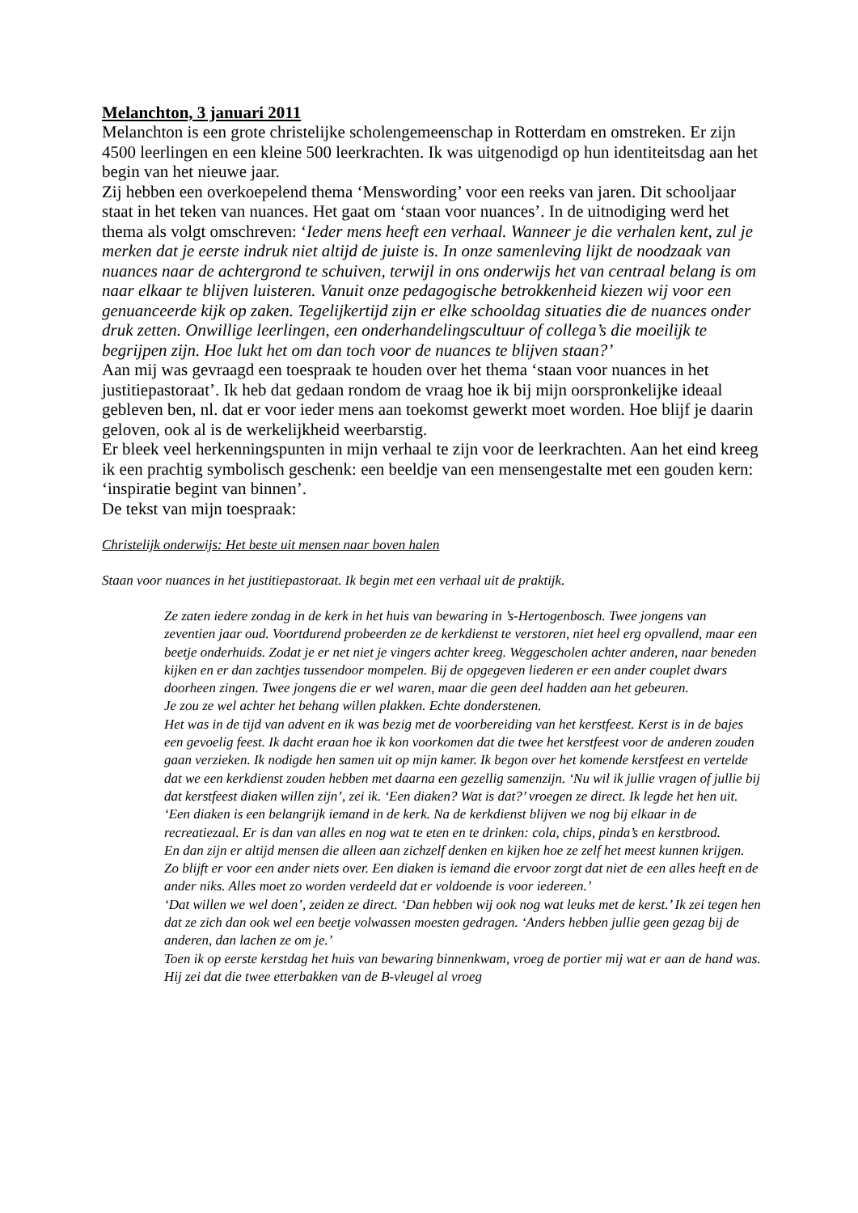Melanchton, 3 januari 2011
Melanchton is een grote christelijke scholengemeenschap in Rotterdam en omstreken. Er zijn 4500 leerlingen en een kleine 500 leerkrachten. Ik was uitgenodigd op hun identiteitsdag aan het begin van het nieuwe jaar.
Zij hebben een overkoepelend thema ‘Menswording’ voor een reeks van jaren. Dit schooljaar staat in het teken van nuances. Het gaat om ‘staan voor nuances’. In de uitnodiging werd het thema als volgt omschreven: ‘Ieder mens heeft een verhaal. Wanneer je die verhalen kent, zul je merken dat je eerste indruk niet altijd de juiste is. In onze samenleving lijkt de noodzaak van nuances naar de achtergrond te schuiven, terwijl in ons onderwijs het van centraal belang is om naar elkaar te blijven luisteren. Vanuit onze pedagogische betrokkenheid kiezen wij voor een genuanceerde kijk op zaken. Tegelijkertijd zijn er elke schooldag situaties die de nuances onder druk zetten. Onwillige leerlingen, een onderhandelingscultuur of collega’s die moeilijk te begrijpen zijn. Hoe lukt het om dan toch voor de nuances te blijven staan?’
Aan mij was gevraagd een toespraak te houden over het thema ‘staan voor nuances in het justitiepastoraat’. Ik heb dat gedaan rondom de vraag hoe ik bij mijn oorspronkelijke ideaal gebleven ben, nl. dat er voor ieder mens aan toekomst gewerkt moet worden. Hoe blijf je daarin geloven, ook al is de werkelijkheid weerbarstig.
Er bleek veel herkenningspunten in mijn verhaal te zijn voor de leerkrachten. Aan het eind kreeg ik een prachtig symbolisch geschenk: een beeldje van een mensengestalte met een gouden kern: ‘inspiratie begint van binnen’.
De tekst van mijn toespraak:
Christelijk onderwijs: Het beste uit mensen naar boven halen
Staan voor nuances in het justitiepastoraat. Ik begin met een verhaal uit de praktijk.
Ze zaten iedere zondag in de kerk in het huis van bewaring in ’s-Hertogenbosch. Twee jongens van zeventien jaar oud. Voortdurend probeerden ze de kerkdienst te verstoren, niet heel erg opvallend, maar een beetje onderhuids. Zodat je er net niet je vingers achter kreeg. Weggescholen achter anderen, naar beneden kijken en er dan zachtjes tussendoor mompelen. Bij de opgegeven liederen er een ander couplet dwars doorheen zingen. Twee jongens die er wel waren, maar die geen deel hadden aan het gebeuren.
Je zou ze wel achter het behang willen plakken. Echte donderstenen.
Het was in de tijd van advent en ik was bezig met de voorbereiding van het kerstfeest. Kerst is in de bajes een gevoelig feest. Ik dacht eraan hoe ik kon voorkomen dat die twee het kerstfeest voor de anderen zouden gaan verzieken. Ik nodigde hen samen uit op mijn kamer. Ik begon over het komende kerstfeest en vertelde dat we een kerkdienst zouden hebben met daarna een gezellig samenzijn. ‘Nu wil ik jullie vragen of jullie bij dat kerstfeest diaken willen zijn’, zei ik. ‘Een diaken? Wat is dat?’ vroegen ze direct. Ik legde het hen uit. ‘Een diaken is een belangrijk iemand in de kerk. Na de kerkdienst blijven we nog bij elkaar in de recreatiezaal. Er is dan van alles en nog wat te eten en te drinken: cola, chips, pinda’s en kerstbrood.
En dan zijn er altijd mensen die alleen aan zichzelf denken en kijken hoe ze zelf het meest kunnen krijgen. Zo blijft er voor een ander niets over. Een diaken is iemand die ervoor zorgt dat niet de een alles heeft en de ander niks. Alles moet zo worden verdeeld dat er voldoende is voor iedereen.’
‘Dat willen we wel doen’, zeiden ze direct. ‘Dan hebben wij ook nog wat leuks met de kerst.’ Ik zei tegen hen dat ze zich dan ook wel een beetje volwassen moesten gedragen. ‘Anders hebben jullie geen gezag bij de anderen, dan lachen ze om je.’
Toen ik op eerste kerstdag het huis van bewaring binnenkwam, vroeg de portier mij wat er aan de hand was. Hij zei dat die twee etterbakken van de B-vleugel al vroeg